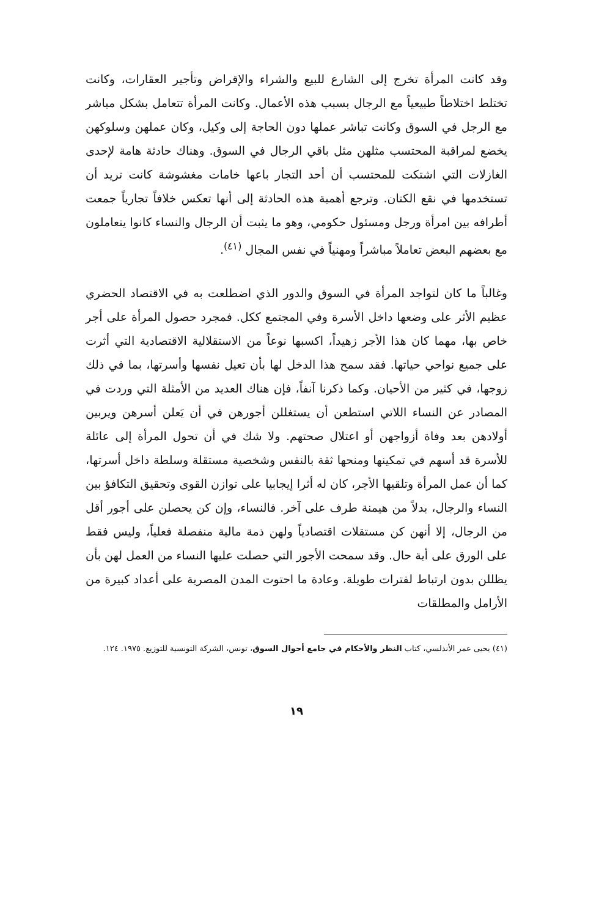وقد كانت المرأة تخرج إلى الشارع للبيع والشراء والإقراض وتأجير العقارات، وكانت تختلط اختلاطاً طبيعياً مع الرجال بسبب هذه الأعمال. وكانت المرأة تتعامل بشكل مباشر مع الرجل في السوق وكانت تباشر عملها دون الحاجة إلى وكيل، وكان عملهن وسلوكهن يخضع لمراقبة المحتسب مثلهن مثل باقي الرجال في السوق. وهناك حادثة هامة لإحدى الغازلات التي اشتكت للمحتسب أن أحد التجار باعها خامات مغشوشة كانت تريد أن تستخدمها في نقع الكتان. وترجع أهمية هذه الحادثة إلى أنها تعكس خلافاً تجارياً جمعت أطرافه بين امرأة ورجل ومسئول حكومي، وهو ما يثبت أن الرجال والنساء كانوا يتعاملون مع بعضهم البعض تعاملاً مباشراً ومهنياً في نفس المجال <sup>(٤١)</sup>.
وغالباً ما كان لتواجد المرأة في السوق والدور الذي اضطلعت به في الاقتصاد الحضري عظيم الأثر على وضعها داخل الأسرة وفي المجتمع ككل. فمجرد حصول المرأة على أجر خاص بها، مهما كان هذا الأجر زهيداً، اكسبها نوعاً من الاستقلالية الاقتصادية التي أثرت على جميع نواحي حياتها. فقد سمح هذا الدخل لها بأن تعيل نفسها وأسرتها، بما في ذلك زوجها، في كثير من الأحيان. وكما ذكرنا آنفاً، فإن هناك العديد من الأمثلة التي وردت في المصادر عن النساء اللاتي استطعن أن يستغللن أجورهن في أن يَعلن أسرهن ويربين أولادهن بعد وفاة أزواجهن أو اعتلال صحتهم. ولا شك في أن تحول المرأة إلى عائلة للأسرة قد أسهم في تمكينها ومنحها ثقة بالنفس وشخصية مستقلة وسلطة داخل أسرتها، كما أن عمل المرأة وتلقيها الأجر، كان له أثرا إيجابيا على توازن القوى وتحقيق التكافؤ بين النساء والرجال، بدلاً من هيمنة طرف على آخر. فالنساء، وإن كن يحصلن على أجور أقل من الرجال، إلا أنهن كن مستقلات اقتصادياً ولهن ذمة مالية منفصلة فعلياً، وليس فقط على الورق على أية حال. وقد سمحت الأجور التي حصلت عليها النساء من العمل لهن بأن يظللن بدون ارتباط لفترات طويلة. وعادة ما احتوت المدن المصرية على أعداد كبيرة من الأرامل والمطلقات
(٤١) يحيى عمر الأندلسي، كتاب النظر والأحكام في جامع أحوال السوق، تونس، الشركة التونسية للتوزيع. ١٩٧٥. ١٢٤.
١٩